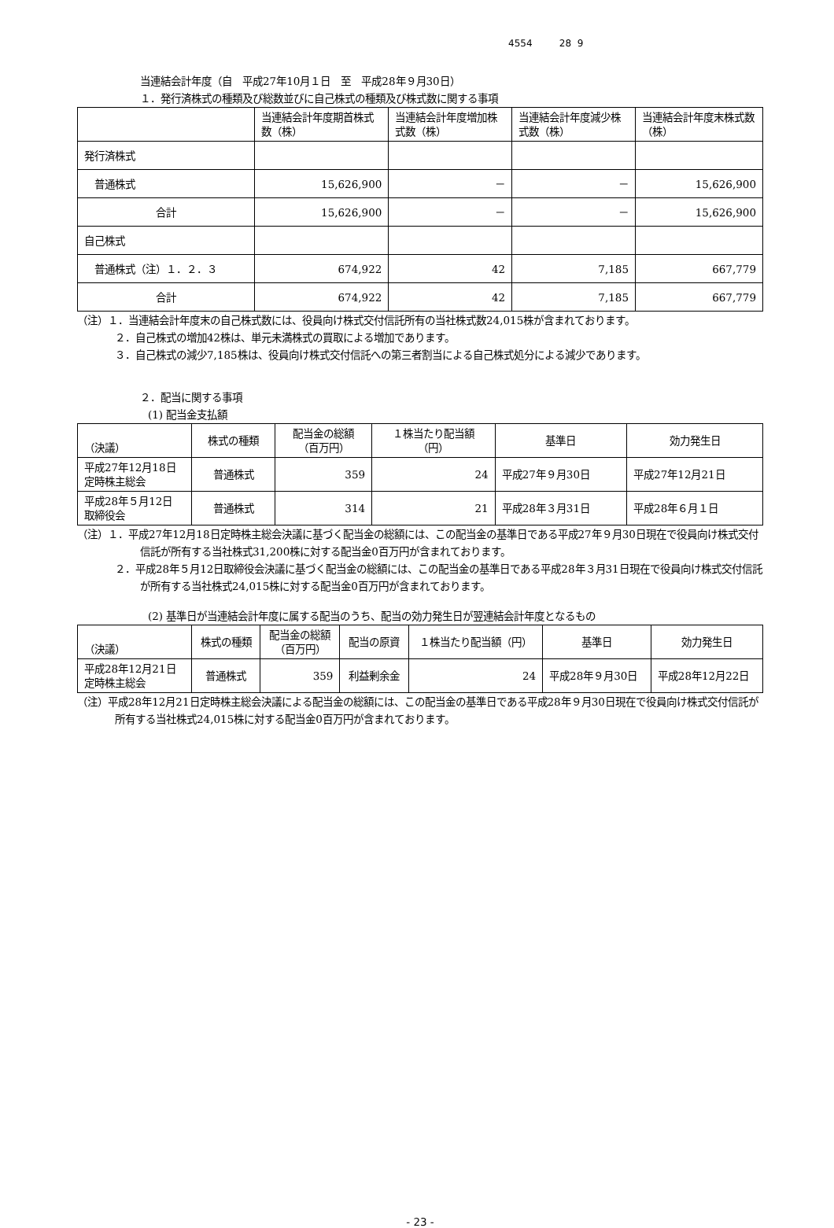4554 28 9
当連結会計年度（自　平成27年10月１日　至　平成28年９月30日）
１．発行済株式の種類及び総数並びに自己株式の種類及び株式数に関する事項
| | 当連結会計年度期首株式数（株） | 当連結会計年度増加株式数（株） | 当連結会計年度減少株式数（株） | 当連結会計年度末株式数（株） |
| --- | --- | --- | --- | --- |
| 発行済株式 | | | | |
| 普通株式 | 15,626,900 | － | － | 15,626,900 |
| 合計 | 15,626,900 | － | － | 15,626,900 |
| 自己株式 | | | | |
| 普通株式（注）１．２．３ | 674,922 | 42 | 7,185 | 667,779 |
| 合計 | 674,922 | 42 | 7,185 | 667,779 |
（注）１．当連結会計年度末の自己株式数には、役員向け株式交付信託所有の当社株式数24,015株が含まれております。
２．自己株式の増加42株は、単元未満株式の買取による増加であります。
３．自己株式の減少7,185株は、役員向け株式交付信託への第三者割当による自己株式処分による減少であります。
２．配当に関する事項
(1) 配当金支払額
| （決議） | 株式の種類 | 配当金の総額 （百万円） | １株当たり配当額 （円） | 基準日 | 効力発生日 |
| 平成27年12月18日 定時株主総会 | 普通株式 | 359 | 24 | 平成27年９月30日 | 平成27年12月21日 |
| 平成28年５月12日 取締役会 | 普通株式 | 314 | 21 | 平成28年３月31日 | 平成28年６月１日 |
（注）１．平成27年12月18日定時株主総会決議に基づく配当金の総額には、この配当金の基準日である平成27年９月30日現在で役員向け株式交付信託が所有する当社株式31,200株に対する配当金0百万円が含まれております。
２．平成28年５月12日取締役会決議に基づく配当金の総額には、この配当金の基準日である平成28年３月31日現在で役員向け株式交付信託が所有する当社株式24,015株に対する配当金0百万円が含まれております。
(2) 基準日が当連結会計年度に属する配当のうち、配当の効力発生日が翌連結会計年度となるもの
| （決議） | 株式の種類 | 配当金の総額 （百万円） | 配当の原資 | １株当たり配当額（円） | 基準日 | 効力発生日 |
| 平成28年12月21日 定時株主総会 | 普通株式 | 359 | 利益剰余金 | 24 | 平成28年９月30日 | 平成28年12月22日 |
（注）平成28年12月21日定時株主総会決議による配当金の総額には、この配当金の基準日である平成28年９月30日現在で役員向け株式交付信託が所有する当社株式24,015株に対する配当金0百万円が含まれております。
- 23 -